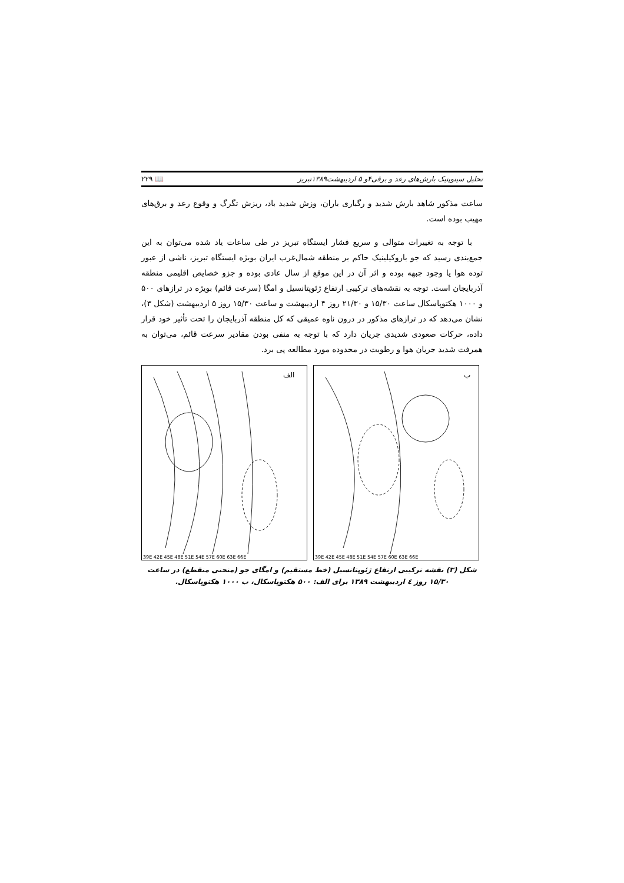تحلیل سینوپتیک بارش‌های رعد و برقی۴و ۵ اردیبهشت۱۳۸۹تبریز 📖 ۲۲۹
ساعت مذکور شاهد بارش شدید و رگباری باران، وزش شدید باد، ریزش تگرگ و وقوع رعد و برق‌های مهیب بوده است.
با توجه به تغییرات متوالی و سریع فشار ایستگاه تبریز در طی ساعات یاد شده می‌توان به این جمع‌بندی رسید که جو باروکیلینیک حاکم بر منطقه شمال‌غرب ایران بویژه ایستگاه تبریز، ناشی از عبور توده هوا یا وجود جبهه بوده و اثر آن در این موقع از سال عادی بوده و جزو خصایص اقلیمی منطقه آذربایجان است. توجه به نقشه‌های ترکیبی ارتفاع ژئوپتانسیل و امگا (سرعت قائم) بویژه در ترازهای ۵۰۰ و ۱۰۰۰ هکتوپاسکال ساعت ۱۵/۳۰ و ۲۱/۳۰ روز ۴ اردیبهشت و ساعت ۱۵/۳۰ روز ۵ اردیبهشت (شکل ۳)، نشان می‌دهد که در ترازهای مذکور در درون ناوه عمیقی که کل منطقه آذربایجان را تحت تأثیر خود قرار داده، حرکات صعودی شدیدی جریان دارد که با توجه به منفی بودن مقادیر سرعت قائم، می‌توان به همرفت شدید جریان هوا و رطوبت در محدوده مورد مطالعه پی برد.
الف
39E 42E 45E 48E 51E 54E 57E 60E 63E 66E
ب
39E 42E 45E 48E 51E 54E 57E 60E 63E 66E
شکل (۳) نقشه ترکیبی ارتفاع ژئوپتانسیل (خط مستقیم) و امگای جو (منحنی منقطع) در ساعت ۱۵/۳۰ روز ٤ اردیبهشت ۱۳۸۹ برای الف: ۵۰۰ هکتوپاسکال، ب ۱۰۰۰ هکتوپاسکال.